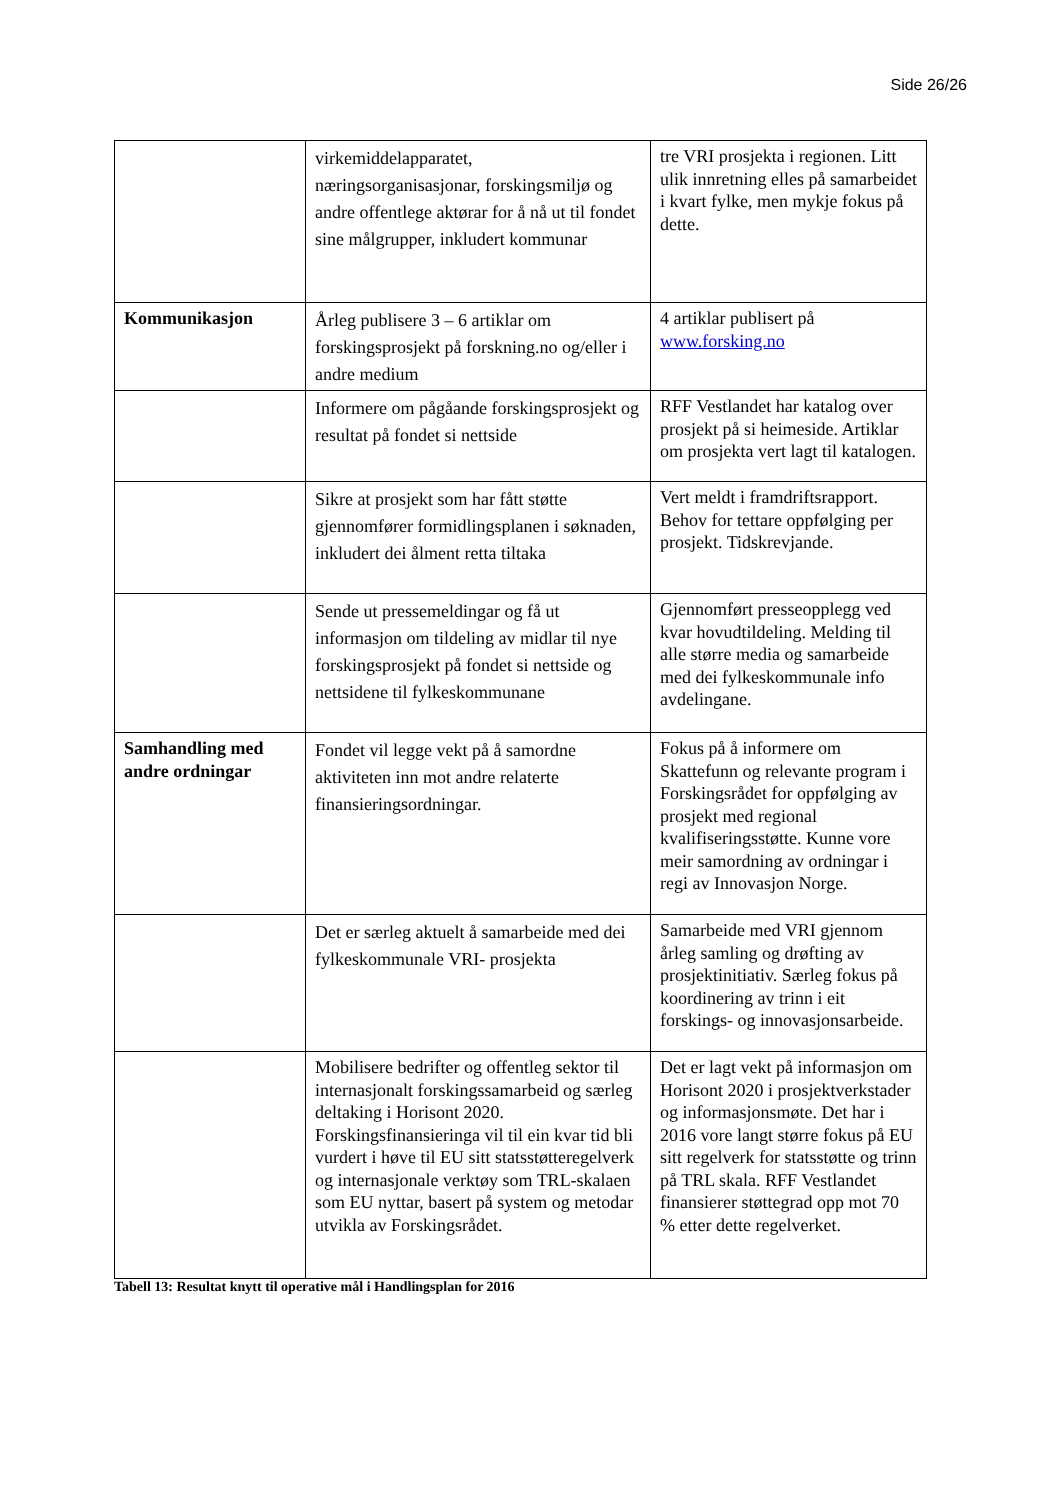Side 26/26
| | virkemiddelapparatet, næringsorganisasjonar, forskingsmiljø og andre offentlege aktørar for å nå ut til fondet sine målgrupper, inkludert kommunar | tre VRI prosjekta i regionen. Litt ulik innretning elles på samarbeidet i kvart fylke, men mykje fokus på dette. |
| Kommunikasjon | Årleg publisere 3 – 6 artiklar om forskingsprosjekt på forskning.no og/eller i andre medium | 4 artiklar publisert på www.forsking.no |
| | Informere om pågåande forskingsprosjekt og resultat på fondet si nettside | RFF Vestlandet har katalog over prosjekt på si heimeside. Artiklar om prosjekta vert lagt til katalogen. |
| | Sikre at prosjekt som har fått støtte gjennomfører formidlingsplanen i søknaden, inkludert dei ålment retta tiltaka | Vert meldt i framdriftsrapport. Behov for tettare oppfølging per prosjekt. Tidskrevjande. |
| | Sende ut pressemeldingar og få ut informasjon om tildeling av midlar til nye forskingsprosjekt på fondet si nettside og nettsidene til fylkeskommunane | Gjennomført presseopplegg ved kvar hovudtildeling. Melding til alle større media og samarbeide med dei fylkeskommunale info avdelingane. |
| Samhandling med andre ordningar | Fondet vil legge vekt på å samordne aktiviteten inn mot andre relaterte finansieringsordningar. | Fokus på å informere om Skattefunn og relevante program i Forskingsrådet for oppfølging av prosjekt med regional kvalifiseringsstøtte. Kunne vore meir samordning av ordningar i regi av Innovasjon Norge. |
| | Det er særleg aktuelt å samarbeide med dei fylkeskommunale VRI- prosjekta | Samarbeide med VRI gjennom årleg samling og drøfting av prosjektinitiativ. Særleg fokus på koordinering av trinn i eit forskings- og innovasjonsarbeide. |
| | Mobilisere bedrifter og offentleg sektor til internasjonalt forskingssamarbeid og særleg deltaking i Horisont 2020. Forskingsfinansieringa vil til ein kvar tid bli vurdert i høve til EU sitt statsstøtteregelverk og internasjonale verktøy som TRL-skalaen som EU nyttar, basert på system og metodar utvikla av Forskingsrådet. | Det er lagt vekt på informasjon om Horisont 2020 i prosjektverkstader og informasjonsmøte. Det har i 2016 vore langt større fokus på EU sitt regelverk for statsstøtte og trinn på TRL skala. RFF Vestlandet finansierer støttegrad opp mot 70 % etter dette regelverket. |
Tabell 13: Resultat knytt til operative mål i Handlingsplan for 2016